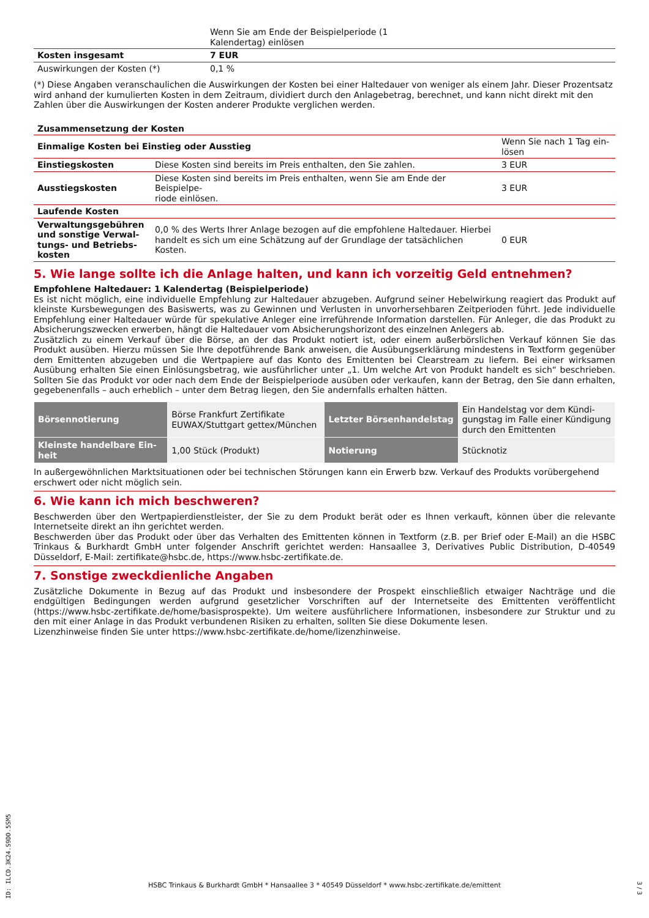| | Wenn Sie am Ende der Beispielperiode (1 Kalendertag) einlösen |
| Kosten insgesamt | 7 EUR |
| Auswirkungen der Kosten (*) | 0,1 % |
(*) Diese Angaben veranschaulichen die Auswirkungen der Kosten bei einer Haltedauer von weniger als einem Jahr. Dieser Prozentsatz wird anhand der kumulierten Kosten in dem Zeitraum, dividiert durch den Anlagebetrag, berechnet, und kann nicht direkt mit den Zahlen über die Auswirkungen der Kosten anderer Produkte verglichen werden.
| Zusammensetzung der Kosten | | |
| --- | --- | --- |
| Einmalige Kosten bei Einstieg oder Ausstieg | | Wenn Sie nach 1 Tag ein- lösen |
| Einstiegskosten | Diese Kosten sind bereits im Preis enthalten, den Sie zahlen. | 3 EUR |
| Ausstiegskosten | Diese Kosten sind bereits im Preis enthalten, wenn Sie am Ende der Beispielpe- riode einlösen. | 3 EUR |
| Laufende Kosten | | |
| Verwaltungsgebühren und sonstige Verwal-tungs- und Betriebs-kosten | 0,0 % des Werts Ihrer Anlage bezogen auf die empfohlene Haltedauer. Hierbei handelt es sich um eine Schätzung auf der Grundlage der tatsächlichen Kosten. | 0 EUR |
5. Wie lange sollte ich die Anlage halten, und kann ich vorzeitig Geld entnehmen?
Empfohlene Haltedauer: 1 Kalendertag (Beispielperiode)
Es ist nicht möglich, eine individuelle Empfehlung zur Haltedauer abzugeben. Aufgrund seiner Hebelwirkung reagiert das Produkt auf kleinste Kursbewegungen des Basiswerts, was zu Gewinnen und Verlusten in unvorhersehbaren Zeitperioden führt. Jede individuelle Empfehlung einer Haltedauer würde für spekulative Anleger eine irreführende Information darstellen. Für Anleger, die das Produkt zu Absicherungszwecken erwerben, hängt die Haltedauer vom Absicherungshorizont des einzelnen Anlegers ab.
Zusätzlich zu einem Verkauf über die Börse, an der das Produkt notiert ist, oder einem außerbörslichen Verkauf können Sie das Produkt ausüben. Hierzu müssen Sie Ihre depotführende Bank anweisen, die Ausübungserklärung mindestens in Textform gegenüber dem Emittenten abzugeben und die Wertpapiere auf das Konto des Emittenten bei Clearstream zu liefern. Bei einer wirksamen Ausübung erhalten Sie einen Einlösungsbetrag, wie ausführlicher unter „1. Um welche Art von Produkt handelt es sich“ beschrieben. Sollten Sie das Produkt vor oder nach dem Ende der Beispielperiode ausüben oder verkaufen, kann der Betrag, den Sie dann erhalten, gegebenenfalls – auch erheblich – unter dem Betrag liegen, den Sie andernfalls erhalten hätten.
| Börsennotierung | Börse Frankfurt Zertifikate EUWAX/Stuttgart gettex/München | Letzter Börsenhandelstag | Ein Handelstag vor dem Kündi-gungstag im Falle einer Kündigung durch den Emittenten |
| Kleinste handelbare Ein-heit | 1,00 Stück (Produkt) | Notierung | Stücknotiz |
In außergewöhnlichen Marktsituationen oder bei technischen Störungen kann ein Erwerb bzw. Verkauf des Produkts vorübergehend erschwert oder nicht möglich sein.
6. Wie kann ich mich beschweren?
Beschwerden über den Wertpapierdienstleister, der Sie zu dem Produkt berät oder es Ihnen verkauft, können über die relevante Internetseite direkt an ihn gerichtet werden.
Beschwerden über das Produkt oder über das Verhalten des Emittenten können in Textform (z.B. per Brief oder E-Mail) an die HSBC Trinkaus & Burkhardt GmbH unter folgender Anschrift gerichtet werden: Hansaallee 3, Derivatives Public Distribution, D-40549 Düsseldorf, E-Mail: zertifikate@hsbc.de, https://www.hsbc-zertifikate.de.
7. Sonstige zweckdienliche Angaben
Zusätzliche Dokumente in Bezug auf das Produkt und insbesondere der Prospekt einschließlich etwaiger Nachträge und die endgültigen Bedingungen werden aufgrund gesetzlicher Vorschriften auf der Internetseite des Emittenten veröffentlicht (https://www.hsbc-zertifikate.de/home/basisprospekte). Um weitere ausführlichere Informationen, insbesondere zur Struktur und zu den mit einer Anlage in das Produkt verbundenen Risiken zu erhalten, sollten Sie diese Dokumente lesen.
Lizenzhinweise finden Sie unter https://www.hsbc-zertifikate.de/home/lizenzhinweise.
ID: ILCD.3K24.S9DD.5SM5
HSBC Trinkaus & Burkhardt GmbH * Hansaallee 3 * 40549 Düsseldorf * www.hsbc-zertifikate.de/emittent
3 / 3